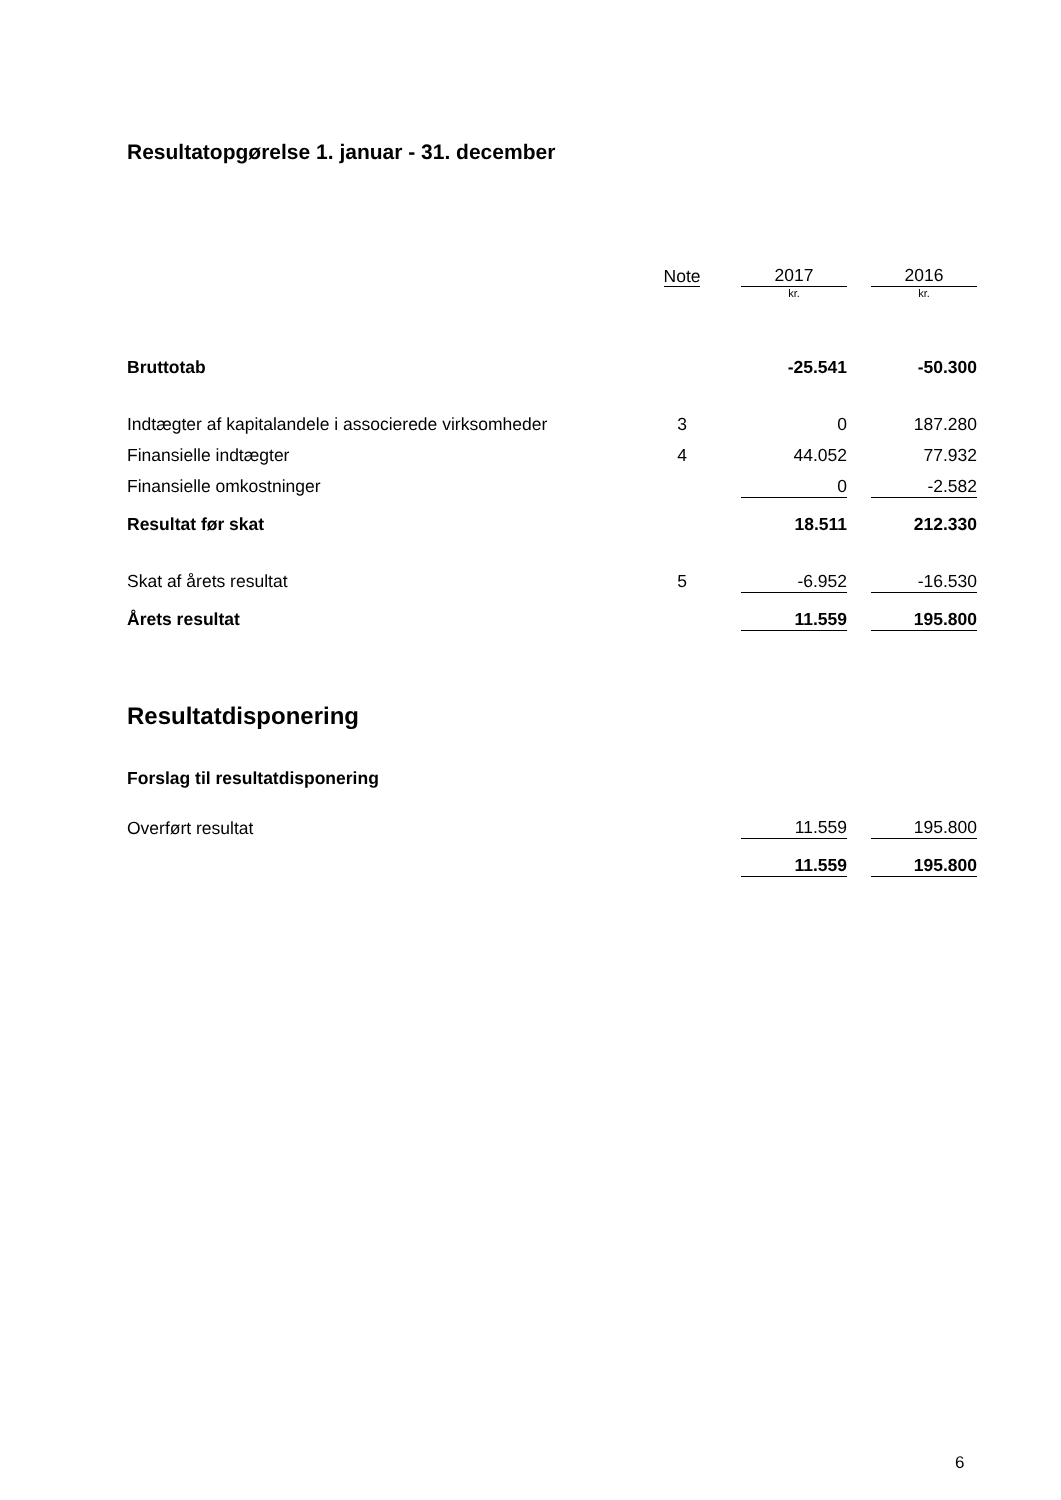Resultatopgørelse 1. januar - 31. december
| | Note | | 2017 | | 2016 |
| | | | kr. | | kr. |
| Bruttotab | | | -25.541 | | -50.300 |
| Indtægter af kapitalandele i associerede virksomheder | 3 | | 0 | | 187.280 |
| Finansielle indtægter | 4 | | 44.052 | | 77.932 |
| Finansielle omkostninger | | | 0 | | -2.582 |
| Resultat før skat | | | 18.511 | | 212.330 |
| Skat af årets resultat | 5 | | -6.952 | | -16.530 |
| Årets resultat | | | 11.559 | | 195.800 |
Resultatdisponering
Forslag til resultatdisponering
| Overført resultat | | | 11.559 | | 195.800 |
| | | | 11.559 | | 195.800 |
6